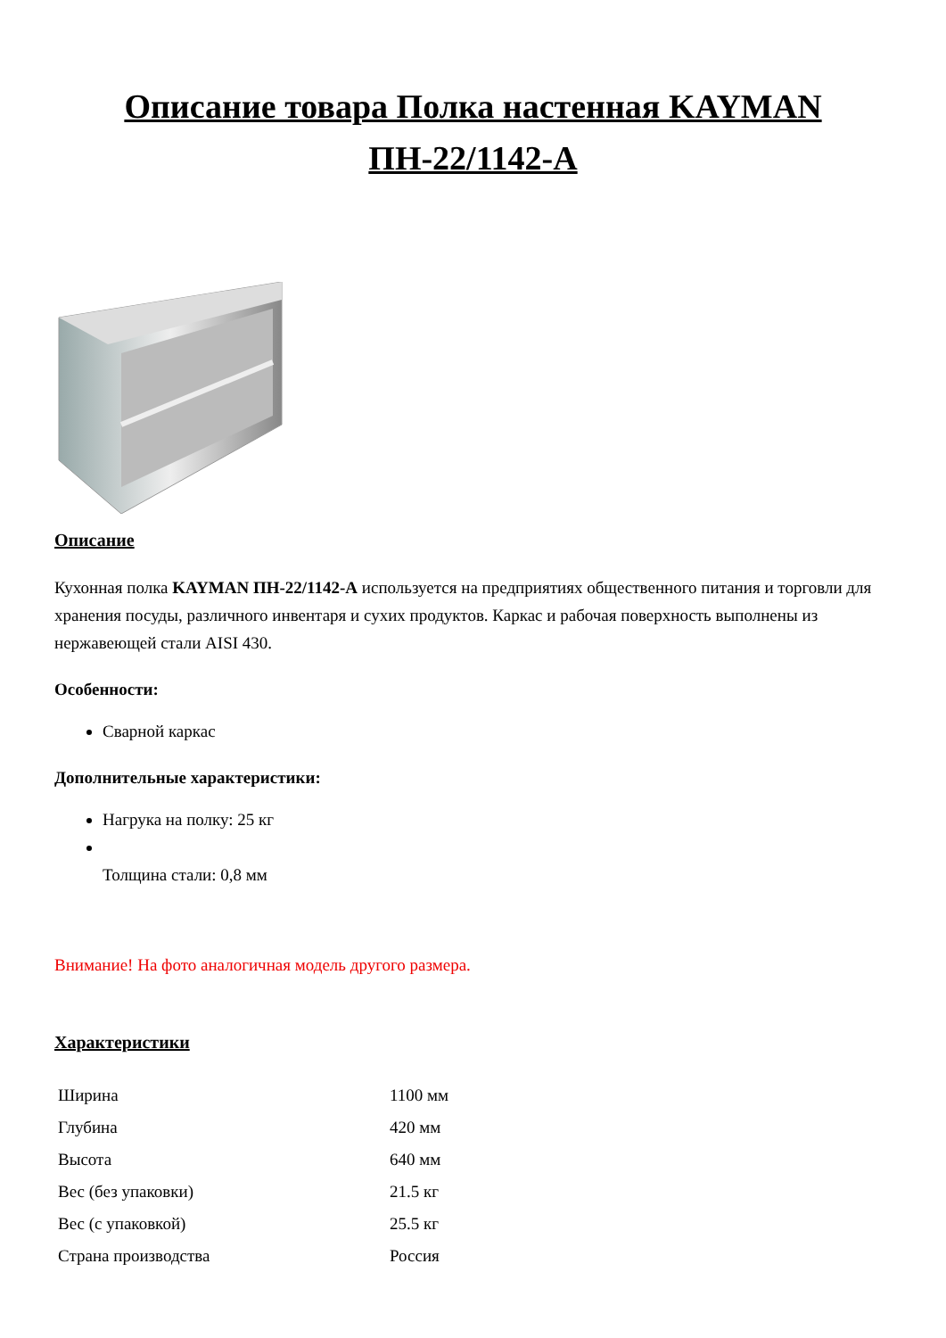Описание товара Полка настенная KAYMAN ПН-22/1142-А
Описание
Кухонная полка KAYMAN ПН-22/1142-А используется на предприятиях общественного питания и торговли для хранения посуды, различного инвентаря и сухих продуктов. Каркас и рабочая поверхность выполнены из нержавеющей стали AISI 430.
Особенности:
Сварной каркас
Дополнительные характеристики:
Нагрука на полку: 25 кг
Толщина стали: 0,8 мм
Внимание! На фото аналогичная модель другого размера.
Характеристики
| Ширина | 1100 мм |
| Глубина | 420 мм |
| Высота | 640 мм |
| Вес (без упаковки) | 21.5 кг |
| Вес (с упаковкой) | 25.5 кг |
| Страна производства | Россия |